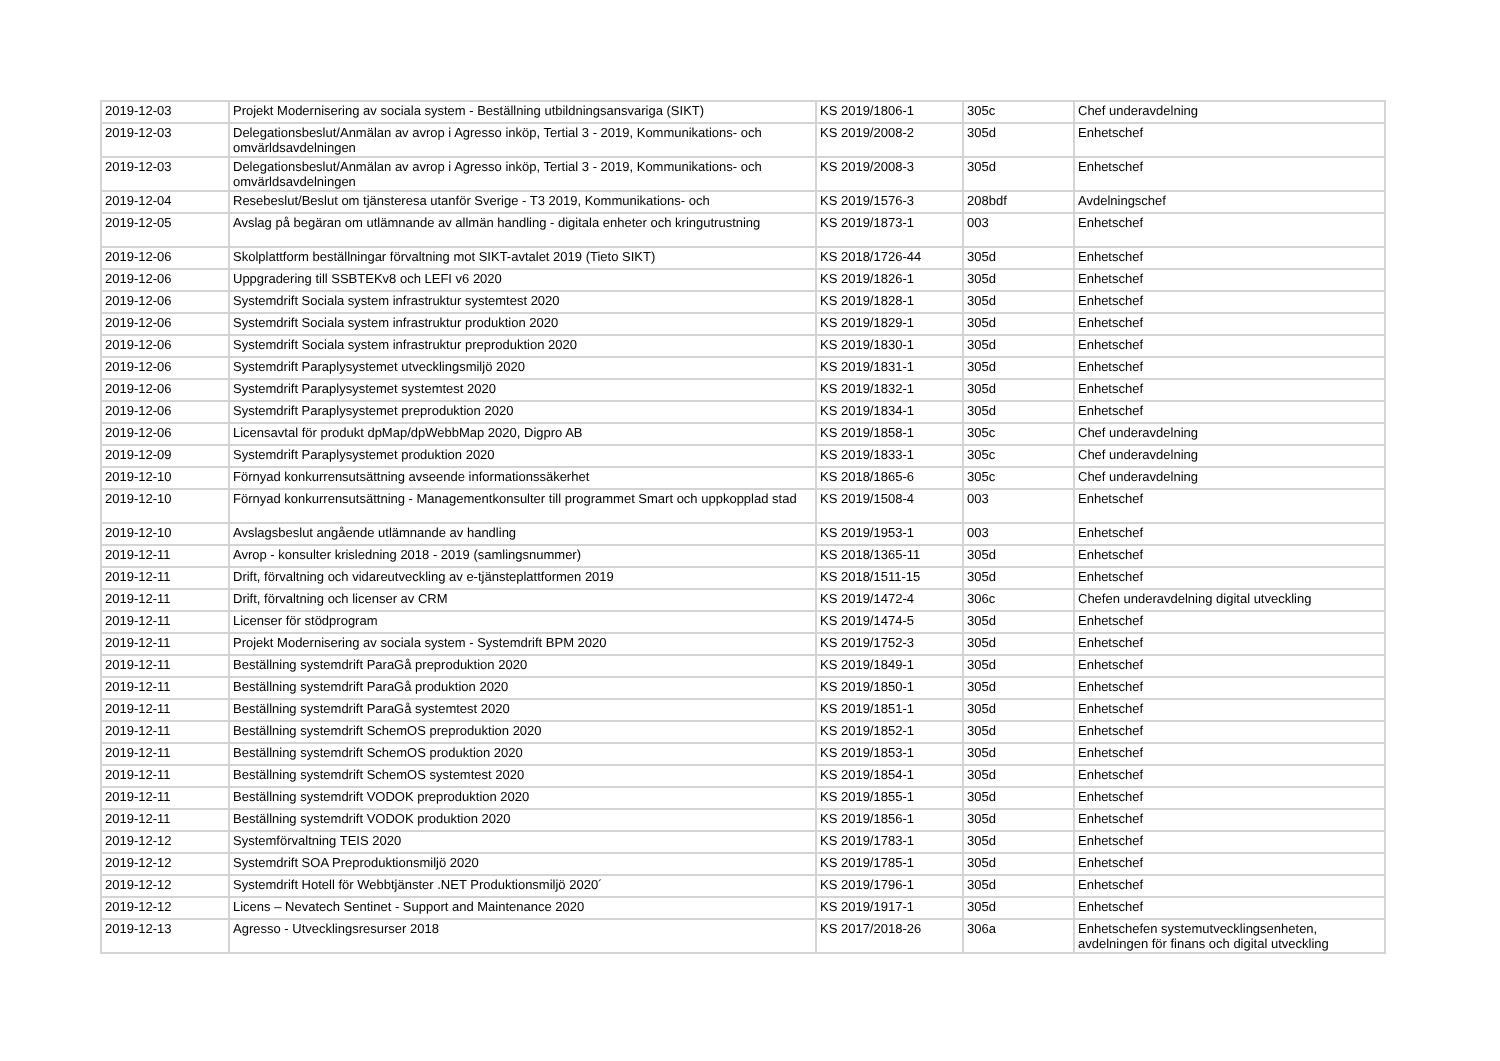| 2019-12-03 | Projekt Modernisering av sociala system - Beställning utbildningsansvariga (SIKT) | KS 2019/1806-1 | 305c | Chef underavdelning |
| 2019-12-03 | Delegationsbeslut/Anmälan av avrop i Agresso inköp, Tertial 3 - 2019, Kommunikations- och omvärldsavdelningen | KS 2019/2008-2 | 305d | Enhetschef |
| 2019-12-03 | Delegationsbeslut/Anmälan av avrop i Agresso inköp, Tertial 3 - 2019, Kommunikations- och omvärldsavdelningen | KS 2019/2008-3 | 305d | Enhetschef |
| 2019-12-04 | Resebeslut/Beslut om tjänsteresa utanför Sverige - T3 2019, Kommunikations- och | KS 2019/1576-3 | 208bdf | Avdelningschef |
| 2019-12-05 | Avslag på begäran om utlämnande av allmän handling - digitala enheter och kringutrustning | KS 2019/1873-1 | 003 | Enhetschef |
| 2019-12-06 | Skolplattform beställningar förvaltning mot SIKT-avtalet 2019 (Tieto SIKT) | KS 2018/1726-44 | 305d | Enhetschef |
| 2019-12-06 | Uppgradering till SSBTEKv8 och LEFI v6 2020 | KS 2019/1826-1 | 305d | Enhetschef |
| 2019-12-06 | Systemdrift Sociala system infrastruktur systemtest 2020 | KS 2019/1828-1 | 305d | Enhetschef |
| 2019-12-06 | Systemdrift Sociala system infrastruktur produktion 2020 | KS 2019/1829-1 | 305d | Enhetschef |
| 2019-12-06 | Systemdrift Sociala system infrastruktur preproduktion 2020 | KS 2019/1830-1 | 305d | Enhetschef |
| 2019-12-06 | Systemdrift Paraplysystemet utvecklingsmiljö 2020 | KS 2019/1831-1 | 305d | Enhetschef |
| 2019-12-06 | Systemdrift Paraplysystemet systemtest 2020 | KS 2019/1832-1 | 305d | Enhetschef |
| 2019-12-06 | Systemdrift Paraplysystemet preproduktion 2020 | KS 2019/1834-1 | 305d | Enhetschef |
| 2019-12-06 | Licensavtal för produkt dpMap/dpWebbMap 2020, Digpro AB | KS 2019/1858-1 | 305c | Chef underavdelning |
| 2019-12-09 | Systemdrift Paraplysystemet produktion 2020 | KS 2019/1833-1 | 305c | Chef underavdelning |
| 2019-12-10 | Förnyad konkurrensutsättning avseende informationssäkerhet | KS 2018/1865-6 | 305c | Chef underavdelning |
| 2019-12-10 | Förnyad konkurrensutsättning - Managementkonsulter till programmet Smart och uppkopplad stad | KS 2019/1508-4 | 003 | Enhetschef |
| 2019-12-10 | Avslagsbeslut angående utlämnande av handling | KS 2019/1953-1 | 003 | Enhetschef |
| 2019-12-11 | Avrop - konsulter krisledning 2018 - 2019 (samlingsnummer) | KS 2018/1365-11 | 305d | Enhetschef |
| 2019-12-11 | Drift, förvaltning och vidareutveckling av e-tjänsteplattformen 2019 | KS 2018/1511-15 | 305d | Enhetschef |
| 2019-12-11 | Drift, förvaltning och licenser av CRM | KS 2019/1472-4 | 306c | Chefen underavdelning digital utveckling |
| 2019-12-11 | Licenser för stödprogram | KS 2019/1474-5 | 305d | Enhetschef |
| 2019-12-11 | Projekt Modernisering av sociala system - Systemdrift BPM 2020 | KS 2019/1752-3 | 305d | Enhetschef |
| 2019-12-11 | Beställning systemdrift ParaGå preproduktion 2020 | KS 2019/1849-1 | 305d | Enhetschef |
| 2019-12-11 | Beställning systemdrift ParaGå produktion 2020 | KS 2019/1850-1 | 305d | Enhetschef |
| 2019-12-11 | Beställning systemdrift ParaGå systemtest 2020 | KS 2019/1851-1 | 305d | Enhetschef |
| 2019-12-11 | Beställning systemdrift SchemOS preproduktion 2020 | KS 2019/1852-1 | 305d | Enhetschef |
| 2019-12-11 | Beställning systemdrift SchemOS produktion 2020 | KS 2019/1853-1 | 305d | Enhetschef |
| 2019-12-11 | Beställning systemdrift SchemOS systemtest 2020 | KS 2019/1854-1 | 305d | Enhetschef |
| 2019-12-11 | Beställning systemdrift VODOK preproduktion 2020 | KS 2019/1855-1 | 305d | Enhetschef |
| 2019-12-11 | Beställning systemdrift VODOK produktion 2020 | KS 2019/1856-1 | 305d | Enhetschef |
| 2019-12-12 | Systemförvaltning TEIS 2020 | KS 2019/1783-1 | 305d | Enhetschef |
| 2019-12-12 | Systemdrift SOA Preproduktionsmiljö 2020 | KS 2019/1785-1 | 305d | Enhetschef |
| 2019-12-12 | Systemdrift Hotell för Webbtjänster .NET Produktionsmiljö 2020´ | KS 2019/1796-1 | 305d | Enhetschef |
| 2019-12-12 | Licens – Nevatech Sentinet - Support and Maintenance 2020 | KS 2019/1917-1 | 305d | Enhetschef |
| 2019-12-13 | Agresso - Utvecklingsresurser 2018 | KS 2017/2018-26 | 306a | Enhetschefen systemutvecklingsenheten, avdelningen för finans och digital utveckling |